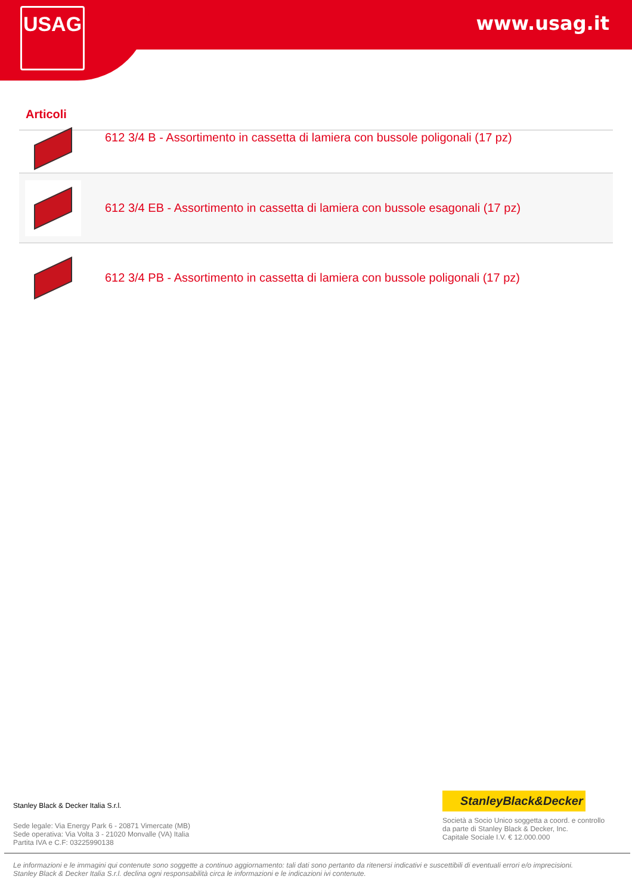USAG www.usag.it
Articoli
612 3/4 B - Assortimento in cassetta di lamiera con bussole poligonali (17 pz)
612 3/4 EB - Assortimento in cassetta di lamiera con bussole esagonali (17 pz)
612 3/4 PB - Assortimento in cassetta di lamiera con bussole poligonali (17 pz)
Stanley Black & Decker Italia S.r.l.
Sede legale: Via Energy Park 6 - 20871 Vimercate (MB)
Sede operativa: Via Volta 3 - 21020 Monvalle (VA) Italia
Partita IVA e C.F: 03225990138
StanleyBlack&Decker
Società a Socio Unico soggetta a coord. e controllo
da parte di Stanley Black & Decker, Inc.
Capitale Sociale I.V. € 12.000.000
Le informazioni e le immagini qui contenute sono soggette a continuo aggiornamento: tali dati sono pertanto da ritenersi indicativi e suscettibili di eventuali errori e/o imprecisioni.
Stanley Black & Decker Italia S.r.l. declina ogni responsabilità circa le informazioni e le indicazioni ivi contenute.